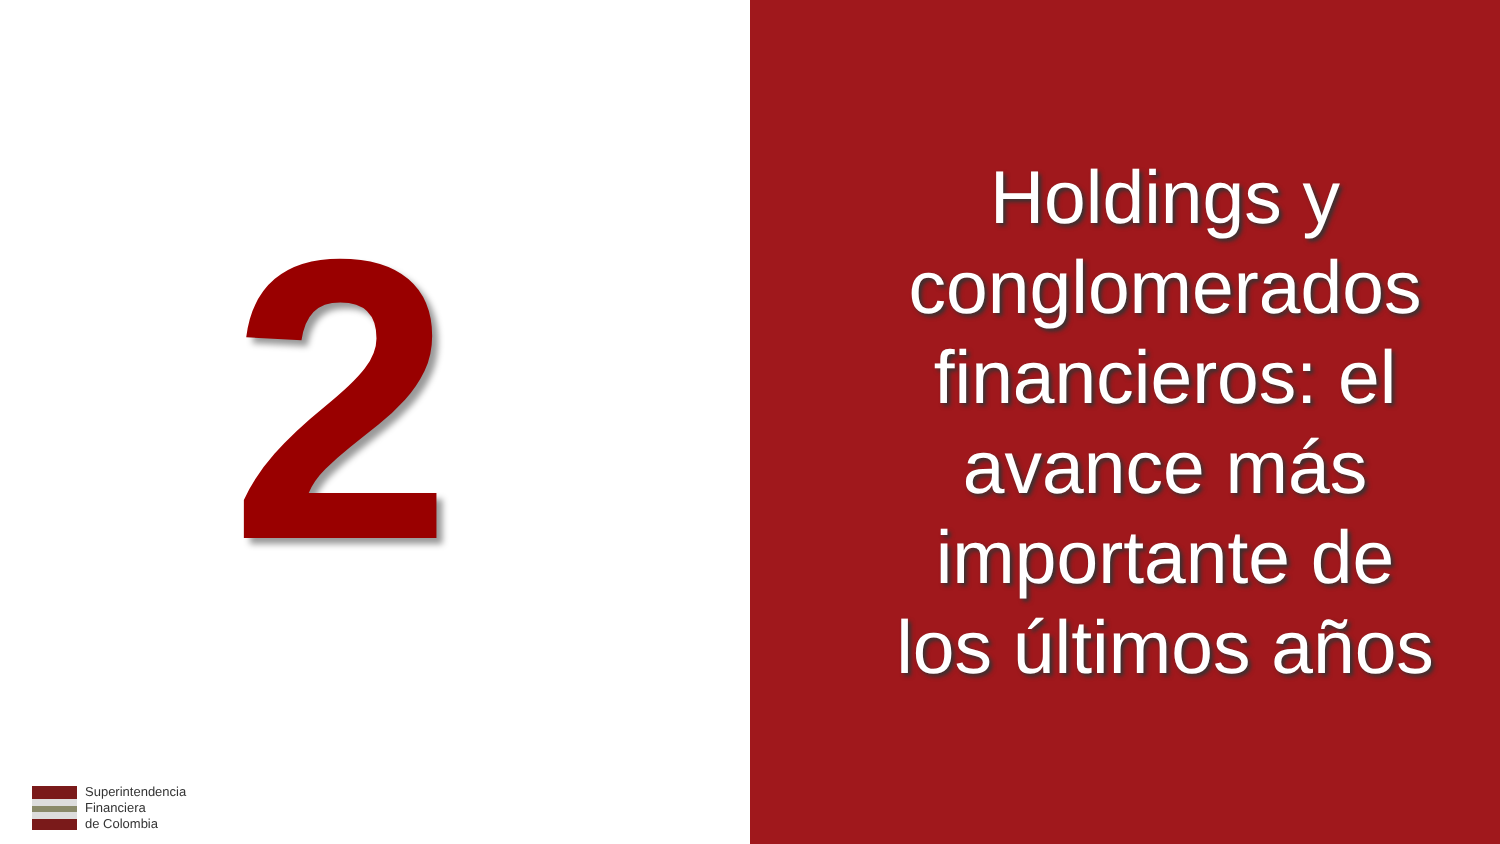2
Superintendencia
Financiera
de Colombia
Holdings y
conglomerados
financieros: el
avance más
importante de
los últimos años